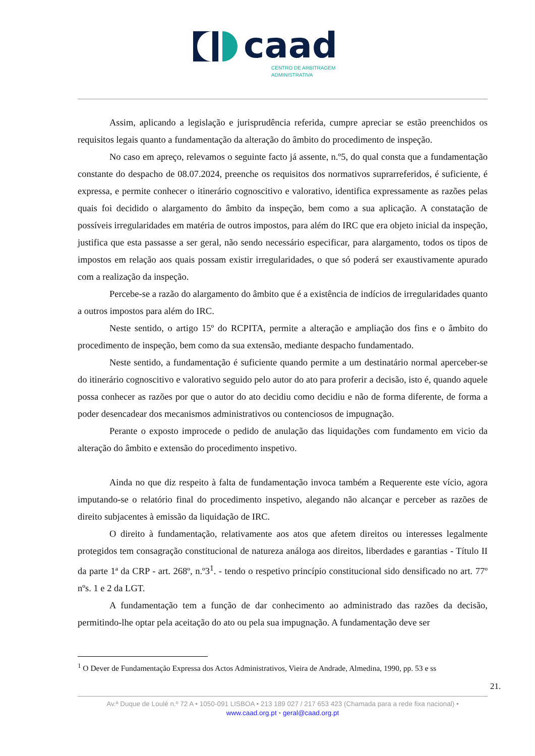caad
CENTRO DE ARBITRAGEM
ADMINISTRATIVA
Assim, aplicando a legislação e jurisprudência referida, cumpre apreciar se estão preenchidos os requisitos legais quanto a fundamentação da alteração do âmbito do procedimento de inspeção.
No caso em apreço, relevamos o seguinte facto já assente, n.º5, do qual consta que a fundamentação constante do despacho de 08.07.2024, preenche os requisitos dos normativos suprarreferidos, é suficiente, é expressa, e permite conhecer o itinerário cognoscitivo e valorativo, identifica expressamente as razões pelas quais foi decidido o alargamento do âmbito da inspeção, bem como a sua aplicação. A constatação de possíveis irregularidades em matéria de outros impostos, para além do IRC que era objeto inicial da inspeção, justifica que esta passasse a ser geral, não sendo necessário especificar, para alargamento, todos os tipos de impostos em relação aos quais possam existir irregularidades, o que só poderá ser exaustivamente apurado com a realização da inspeção.
Percebe-se a razão do alargamento do âmbito que é a existência de indícios de irregularidades quanto a outros impostos para além do IRC.
Neste sentido, o artigo 15º do RCPITA, permite a alteração e ampliação dos fins e o âmbito do procedimento de inspeção, bem como da sua extensão, mediante despacho fundamentado.
Neste sentido, a fundamentação é suficiente quando permite a um destinatário normal aperceber-se do itinerário cognoscitivo e valorativo seguido pelo autor do ato para proferir a decisão, isto é, quando aquele possa conhecer as razões por que o autor do ato decidiu como decidiu e não de forma diferente, de forma a poder desencadear dos mecanismos administrativos ou contenciosos de impugnação.
Perante o exposto improcede o pedido de anulação das liquidações com fundamento em vicio da alteração do âmbito e extensão do procedimento inspetivo.
Ainda no que diz respeito à falta de fundamentação invoca também a Requerente este vício, agora imputando-se o relatório final do procedimento inspetivo, alegando não alcançar e perceber as razões de direito subjacentes à emissão da liquidação de IRC.
O direito à fundamentação, relativamente aos atos que afetem direitos ou interesses legalmente protegidos tem consagração constitucional de natureza análoga aos direitos, liberdades e garantias - Título II da parte 1ª da CRP - art. 268º, n.º3<sup>1</sup>. - tendo o respetivo princípio constitucional sido densificado no art. 77º nºs. 1 e 2 da LGT.
A fundamentação tem a função de dar conhecimento ao administrado das razões da decisão, permitindo-lhe optar pela aceitação do ato ou pela sua impugnação. A fundamentação deve ser
<sup>1</sup> O Dever de Fundamentação Expressa dos Actos Administrativos, Vieira de Andrade, Almedina, 1990, pp. 53 e ss
21.
Av.ª Duque de Loulé n.º 72 A • 1050-091 LISBOA • 213 189 027 / 217 653 423 (Chamada para a rede fixa nacional) •
www.caad.org.pt • geral@caad.org.pt